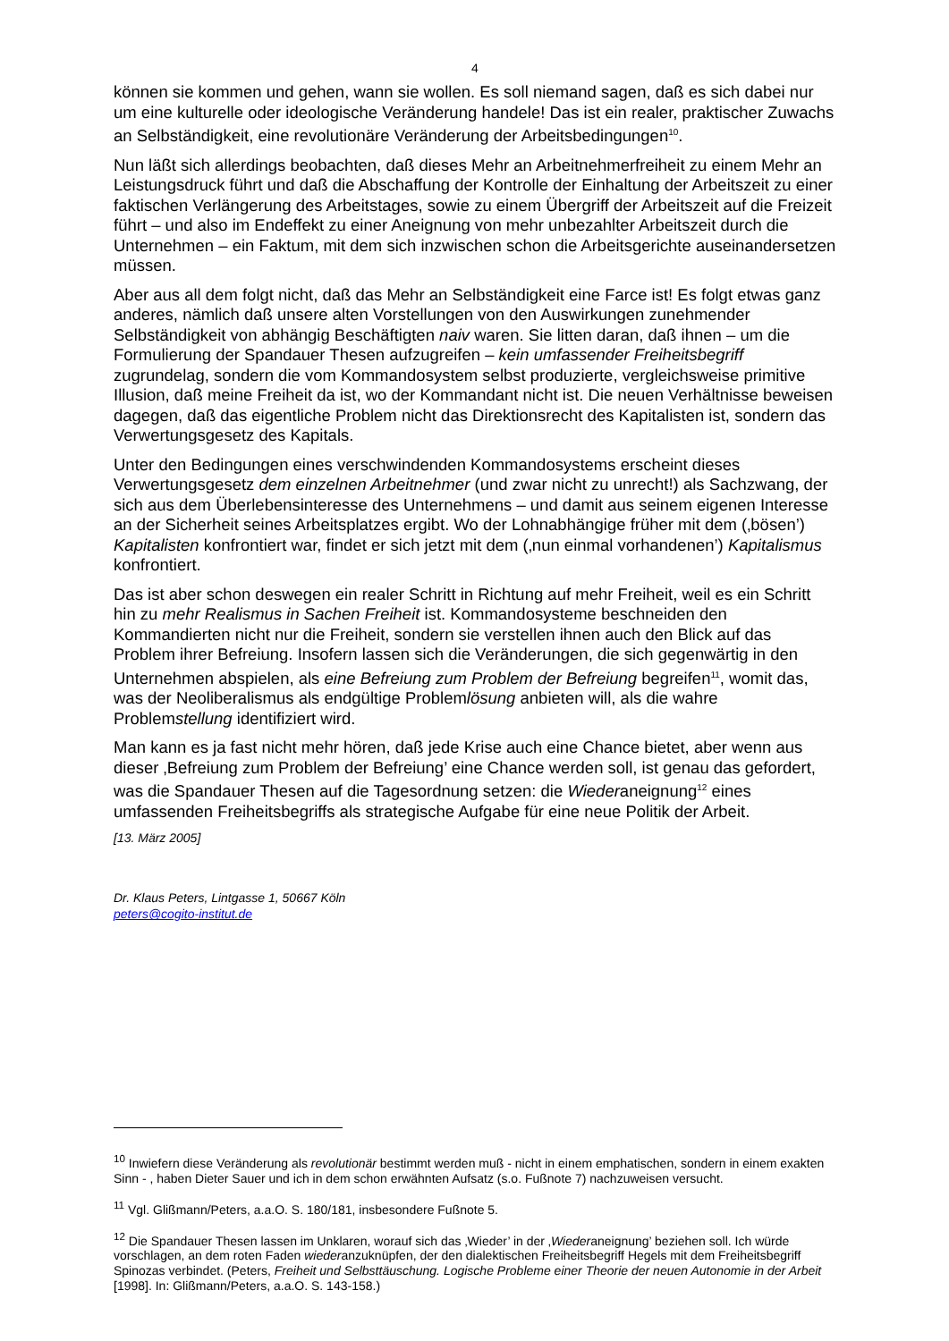4
können sie kommen und gehen, wann sie wollen. Es soll niemand sagen, daß es sich dabei nur um eine kulturelle oder ideologische Veränderung handele! Das ist ein realer, praktischer Zuwachs an Selbständigkeit, eine revolutionäre Veränderung der Arbeitsbedingungen<sup>10</sup>.
Nun läßt sich allerdings beobachten, daß dieses Mehr an Arbeitnehmerfreiheit zu einem Mehr an Leistungsdruck führt und daß die Abschaffung der Kontrolle der Einhaltung der Arbeitszeit zu einer faktischen Verlängerung des Arbeitstages, sowie zu einem Übergriff der Arbeitszeit auf die Freizeit führt – und also im Endeffekt zu einer Aneignung von mehr unbezahlter Arbeitszeit durch die Unternehmen – ein Faktum, mit dem sich inzwischen schon die Arbeitsgerichte auseinandersetzen müssen.
Aber aus all dem folgt nicht, daß das Mehr an Selbständigkeit eine Farce ist! Es folgt etwas ganz anderes, nämlich daß unsere alten Vorstellungen von den Auswirkungen zunehmender Selbständigkeit von abhängig Beschäftigten naiv waren. Sie litten daran, daß ihnen – um die Formulierung der Spandauer Thesen aufzugreifen – kein umfassender Freiheitsbegriff zugrundelag, sondern die vom Kommandosystem selbst produzierte, vergleichsweise primitive Illusion, daß meine Freiheit da ist, wo der Kommandant nicht ist. Die neuen Verhältnisse beweisen dagegen, daß das eigentliche Problem nicht das Direktionsrecht des Kapitalisten ist, sondern das Verwertungsgesetz des Kapitals.
Unter den Bedingungen eines verschwindenden Kommandosystems erscheint dieses Verwertungsgesetz dem einzelnen Arbeitnehmer (und zwar nicht zu unrecht!) als Sachzwang, der sich aus dem Überlebensinteresse des Unternehmens – und damit aus seinem eigenen Interesse an der Sicherheit seines Arbeitsplatzes ergibt. Wo der Lohnabhängige früher mit dem (‚bösen’) Kapitalisten konfrontiert war, findet er sich jetzt mit dem (‚nun einmal vorhandenen’) Kapitalismus konfrontiert.
Das ist aber schon deswegen ein realer Schritt in Richtung auf mehr Freiheit, weil es ein Schritt hin zu mehr Realismus in Sachen Freiheit ist. Kommandosysteme beschneiden den Kommandierten nicht nur die Freiheit, sondern sie verstellen ihnen auch den Blick auf das Problem ihrer Befreiung. Insofern lassen sich die Veränderungen, die sich gegenwärtig in den Unternehmen abspielen, als eine Befreiung zum Problem der Befreiung begreifen<sup>11</sup>, womit das, was der Neoliberalismus als endgültige Problemlösung anbieten will, als die wahre Problemstellung identifiziert wird.
Man kann es ja fast nicht mehr hören, daß jede Krise auch eine Chance bietet, aber wenn aus dieser ‚Befreiung zum Problem der Befreiung’ eine Chance werden soll, ist genau das gefordert, was die Spandauer Thesen auf die Tagesordnung setzen: die Wiederaneignung<sup>12</sup> eines umfassenden Freiheitsbegriffs als strategische Aufgabe für eine neue Politik der Arbeit.
[13. März 2005]
Dr. Klaus Peters, Lintgasse 1, 50667 Köln
peters@cogito-institut.de
<sup>10</sup> Inwiefern diese Veränderung als revolutionär bestimmt werden muß - nicht in einem emphatischen, sondern in einem exakten Sinn - , haben Dieter Sauer und ich in dem schon erwähnten Aufsatz (s.o. Fußnote 7) nachzuweisen versucht.
<sup>11</sup> Vgl. Glißmann/Peters, a.a.O. S. 180/181, insbesondere Fußnote 5.
<sup>12</sup> Die Spandauer Thesen lassen im Unklaren, worauf sich das ‚Wieder’ in der ‚Wiederaneignung’ beziehen soll. Ich würde vorschlagen, an dem roten Faden wiederanzuknüpfen, der den dialektischen Freiheitsbegriff Hegels mit dem Freiheitsbegriff Spinozas verbindet. (Peters, Freiheit und Selbsttäuschung. Logische Probleme einer Theorie der neuen Autonomie in der Arbeit [1998]. In: Glißmann/Peters, a.a.O. S. 143-158.)